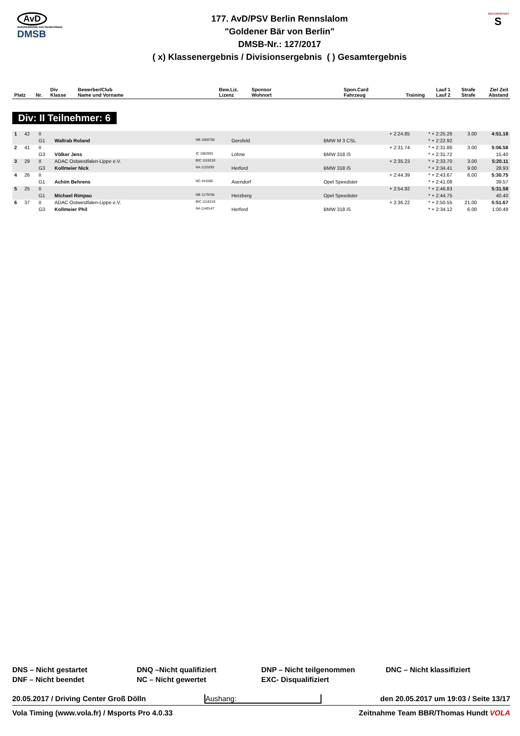AvD
Automobilclub von Deutschland
DMSB
177. AvD/PSV Berlin Rennslalom
"Goldener Bär von Berlin"
DMSB-Nr.: 127/2017
( x) Klassenergebnis / Divisionsergebnis ( ) Gesamtergebnis
MOTORSPORT
S
| Platz | Nr. | Div Klasse | Bewerber/Club Name und Vorname | Bew.Liz. Lizenz | Sponsor Wohnort | Spon.Card Fahrzeug | Training | Lauf 1 Lauf 2 | Strafe Strafe | Ziel Zeit Abstand |
| --- | --- | --- | --- | --- | --- | --- | --- | --- | --- | --- |
Div: II Teilnehmer: 6
| 1 | 42 | II | | | | | + 2:24.85 | * + 2:25.26 | 3.00 | 4:51.18 |
| | | G1 | Wallrab Roland | NB 1060706 | Gersfeld | BMW M 3 CSL | | * + 2:22.92 | | |
| 2 | 41 | II | | | | | + 2:31.74 | * + 2:31.86 | 3.00 | 5:06.58 |
| | | G3 | Völker Jens | IC 1062001 | Löhne | BMW 318 iS | | * + 2:31.72 | | 15.40 |
| 3 | 29 | II | ADAC Ostwestfalen-Lippe e.V. | BIC 1115218 | | | + 2:35.23 | * + 2:33.70 | 3.00 | 5:20.11 |
| | | G3 | Kollmeier Nick | NA 1133292 | Herford | BMW 318 iS | | * + 2:34.41 | 9.00 | 28.93 |
| 4 | 26 | II | | | | | + 2:44.39 | * + 2:43.67 | 6.00 | 5:30.75 |
| | | G1 | Achim Behrens | NC 441585 | Asendorf | Opel Speedster | | * + 2:41.08 | | 39.57 |
| 5 | 25 | II | | | | | + 2:54.92 | * + 2:46.83 | | 5:31.58 |
| | | G1 | Michael Rimpau | NB 1179766 | Herzberg | Opel Speedster | | * + 2:44.75 | | 40.40 |
| 6 | 37 | II | ADAC Ostwestfalen-Lippe e.V. | BIC 1115218 | | | + 2:36.22 | * + 2:50.55 | 21.00 | 5:51.67 |
| | | G3 | Kollmeier Phil | NA 1140147 | Herford | BMW 318 iS | | * + 2:34.12 | 6.00 | 1:00.49 |
DNS – Nicht gestartet
DNQ –Nicht qualifiziert
DNP – Nicht teilgenommen
DNC – Nicht klassifiziert
DNF – Nicht beendet
NC – Nicht gewertet
EXC- Disqualifiziert
20.05.2017 / Driving Center Groß Dölln Aushang: den 20.05.2017 um 19:03 / Seite 13/17
Vola Timing (www.vola.fr) / Msports Pro 4.0.33 Zeitnahme Team BBR/Thomas Hundt VOLA